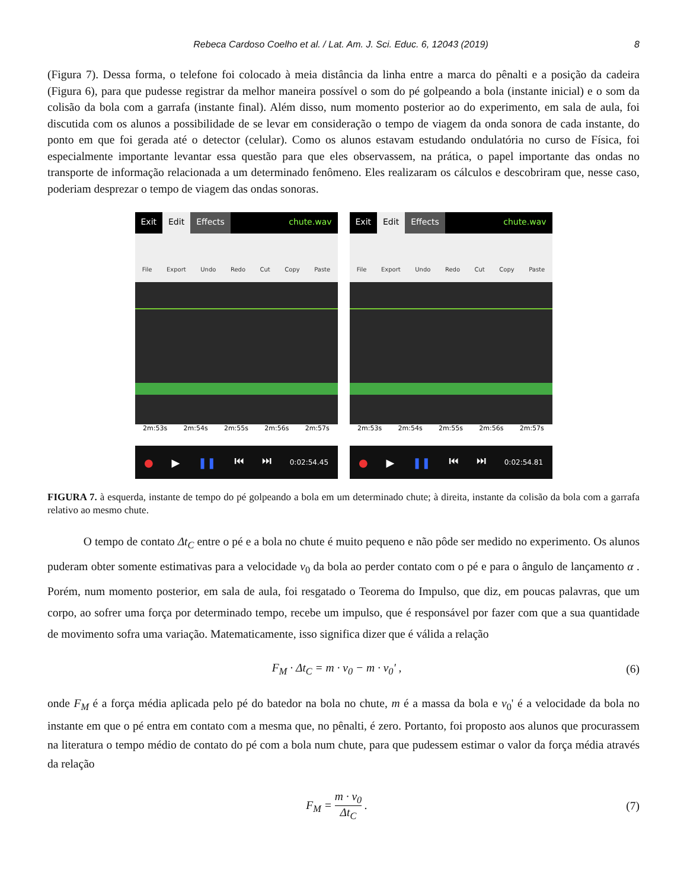Rebeca Cardoso Coelho et al. / Lat. Am. J. Sci. Educ. 6, 12043 (2019) 8
(Figura 7). Dessa forma, o telefone foi colocado à meia distância da linha entre a marca do pênalti e a posição da cadeira (Figura 6), para que pudesse registrar da melhor maneira possível o som do pé golpeando a bola (instante inicial) e o som da colisão da bola com a garrafa (instante final). Além disso, num momento posterior ao do experimento, em sala de aula, foi discutida com os alunos a possibilidade de se levar em consideração o tempo de viagem da onda sonora de cada instante, do ponto em que foi gerada até o detector (celular). Como os alunos estavam estudando ondulatória no curso de Física, foi especialmente importante levantar essa questão para que eles observassem, na prática, o papel importante das ondas no transporte de informação relacionada a um determinado fenômeno. Eles realizaram os cálculos e descobriram que, nesse caso, poderiam desprezar o tempo de viagem das ondas sonoras.
Exit Edit Effects chute.wav
File Export Undo Redo Cut Copy Paste
2m:53s 2m:54s 2m:55s 2m:56s 2m:57s
● ▶ ❚❚ ⏮ ⏭ 0:02:54.45
Exit Edit Effects chute.wav
File Export Undo Redo Cut Copy Paste
2m:53s 2m:54s 2m:55s 2m:56s 2m:57s
● ▶ ❚❚ ⏮ ⏭ 0:02:54.81
FIGURA 7. à esquerda, instante de tempo do pé golpeando a bola em um determinado chute; à direita, instante da colisão da bola com a garrafa relativo ao mesmo chute.
O tempo de contato Δt<sub>C</sub> entre o pé e a bola no chute é muito pequeno e não pôde ser medido no experimento. Os alunos puderam obter somente estimativas para a velocidade v<sub>0</sub> da bola ao perder contato com o pé e para o ângulo de lançamento α . Porém, num momento posterior, em sala de aula, foi resgatado o Teorema do Impulso, que diz, em poucas palavras, que um corpo, ao sofrer uma força por determinado tempo, recebe um impulso, que é responsável por fazer com que a sua quantidade de movimento sofra uma variação. Matematicamente, isso significa dizer que é válida a relação
F<sub>M</sub> · Δt<sub>C</sub> = m · v<sub>0</sub> − m · v<sub>0</sub>' , (6)
onde F<sub>M</sub> é a força média aplicada pelo pé do batedor na bola no chute, m é a massa da bola e v<sub>0</sub>' é a velocidade da bola no instante em que o pé entra em contato com a mesma que, no pênalti, é zero. Portanto, foi proposto aos alunos que procurassem na literatura o tempo médio de contato do pé com a bola num chute, para que pudessem estimar o valor da força média através da relação
F<sub>M</sub> = m · v<sub>0</sub> Δt<sub>C</sub> . (7)